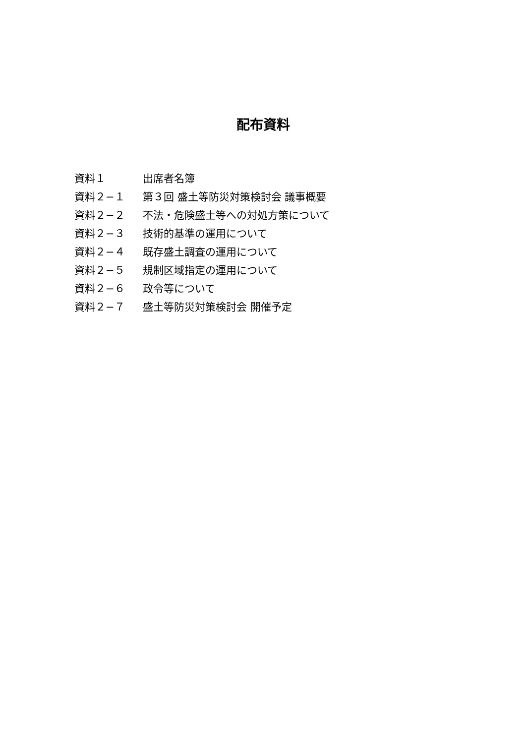配布資料
| 資料１ | 出席者名簿 |
| 資料２−１ | 第３回 盛土等防災対策検討会 議事概要 |
| 資料２−２ | 不法・危険盛土等への対処方策について |
| 資料２−３ | 技術的基準の運用について |
| 資料２−４ | 既存盛土調査の運用について |
| 資料２−５ | 規制区域指定の運用について |
| 資料２−６ | 政令等について |
| 資料２−７ | 盛土等防災対策検討会 開催予定 |